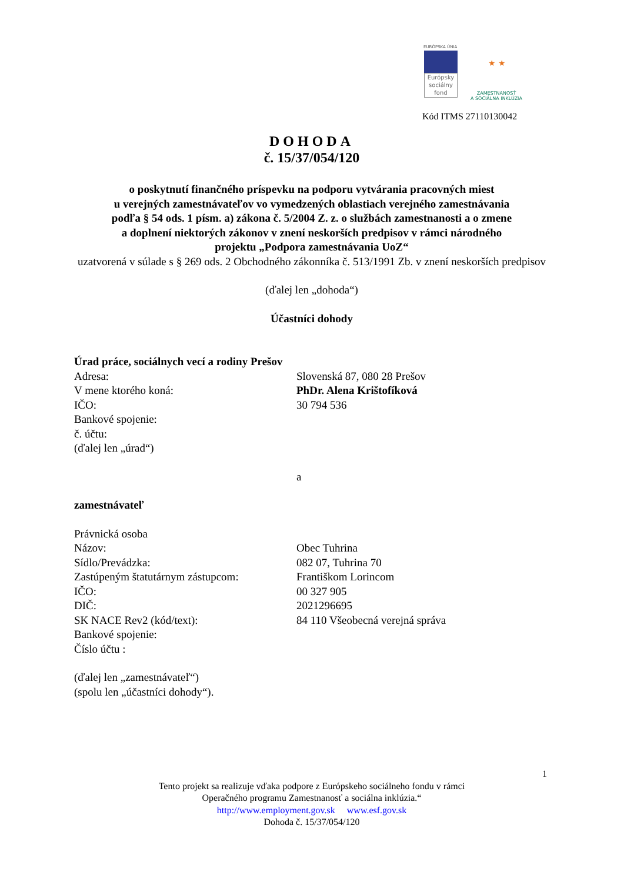EURÓPSKA ÚNIA
Európsky sociálny fond
ZAMESTNANOSŤ
A SOCIÁLNA INKLÚZIA
★ ★
Kód ITMS 27110130042
DOHODA
č. 15/37/054/120
o poskytnutí finančného príspevku na podporu vytvárania pracovných miest
u verejných zamestnávateľov vo vymedzených oblastiach verejného zamestnávania
podľa § 54 ods. 1 písm. a) zákona č. 5/2004 Z. z. o službách zamestnanosti a o zmene
a doplnení niektorých zákonov v znení neskorších predpisov v rámci národného
projektu „Podpora zamestnávania UoZ“
uzatvorená v súlade s § 269 ods. 2 Obchodného zákonníka č. 513/1991 Zb. v znení neskorších predpisov
(ďalej len „dohoda“)
Účastníci dohody
Úrad práce, sociálnych vecí a rodiny Prešov
Adresa: Slovenská 87, 080 28 Prešov
V mene ktorého koná: PhDr. Alena Krištofíková
IČO: 30 794 536
Bankové spojenie:
č. účtu:
(ďalej len „úrad“)
a
zamestnávateľ
Právnická osoba
Názov: Obec Tuhrina
Sídlo/Prevádzka: 082 07, Tuhrina 70
Zastúpeným štatutárnym zástupcom: Františkom Lorincom
IČO: 00 327 905
DIČ: 2021296695
SK NACE Rev2 (kód/text): 84 110 Všeobecná verejná správa
Bankové spojenie:
Číslo účtu :
(ďalej len „zamestnávateľ“)
(spolu len „účastníci dohody“).
1
Tento projekt sa realizuje vďaka podpore z Európskeho sociálneho fondu v rámci
Operačného programu Zamestnanosť a sociálna inklúzia.“
http://www.employment.gov.sk www.esf.gov.sk
Dohoda č. 15/37/054/120